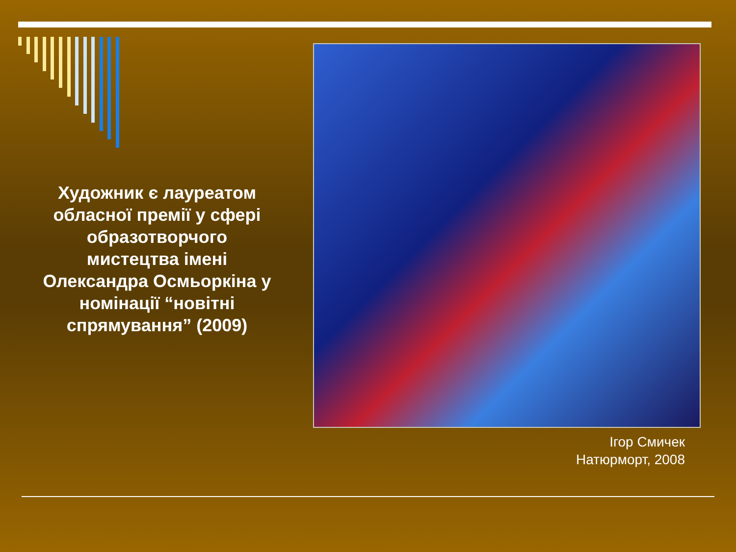Художник є лауреатом обласної премії у сфері образотворчого мистецтва імені Олександра Осмьоркіна у номінації “новітні спрямування” (2009)
Ігор Смичек
Натюрморт, 2008